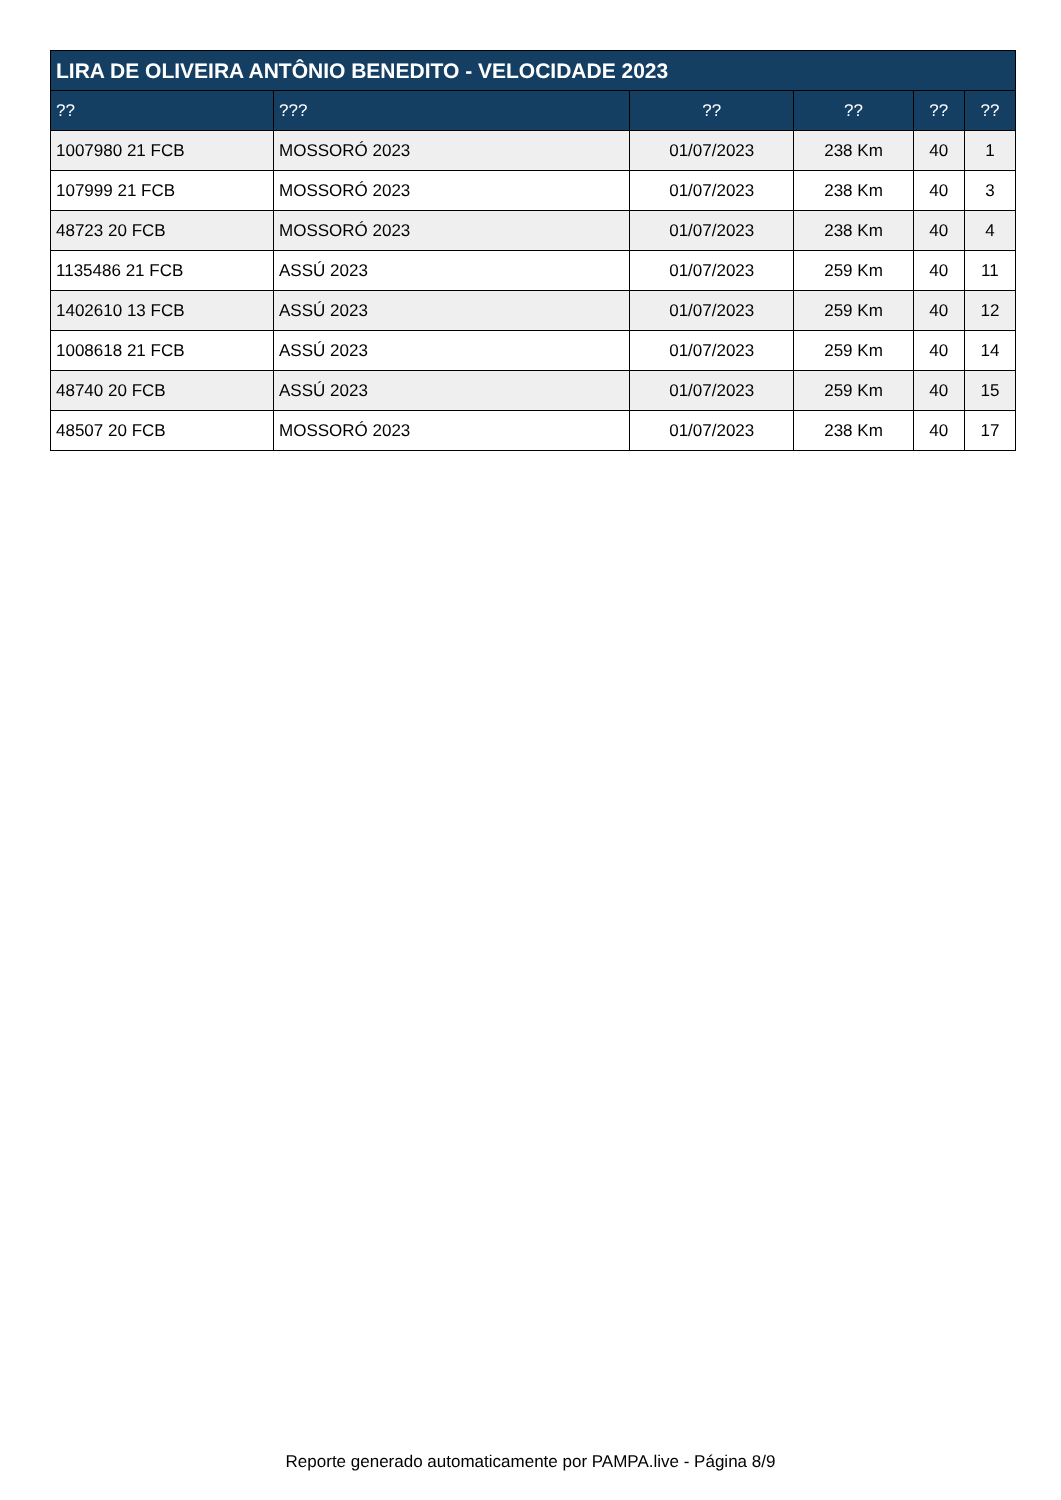| LIRA DE OLIVEIRA ANTÔNIO BENEDITO - VELOCIDADE 2023 | | | | | |
| --- | --- | --- | --- | --- | --- |
| ?? | ??? | ?? | ?? | ?? | ?? |
| 1007980 21 FCB | MOSSORÓ 2023 | 01/07/2023 | 238 Km | 40 | 1 |
| 107999 21 FCB | MOSSORÓ 2023 | 01/07/2023 | 238 Km | 40 | 3 |
| 48723 20 FCB | MOSSORÓ 2023 | 01/07/2023 | 238 Km | 40 | 4 |
| 1135486 21 FCB | ASSÚ 2023 | 01/07/2023 | 259 Km | 40 | 11 |
| 1402610 13 FCB | ASSÚ 2023 | 01/07/2023 | 259 Km | 40 | 12 |
| 1008618 21 FCB | ASSÚ 2023 | 01/07/2023 | 259 Km | 40 | 14 |
| 48740 20 FCB | ASSÚ 2023 | 01/07/2023 | 259 Km | 40 | 15 |
| 48507 20 FCB | MOSSORÓ 2023 | 01/07/2023 | 238 Km | 40 | 17 |
Reporte generado automaticamente por PAMPA.live - Página 8/9